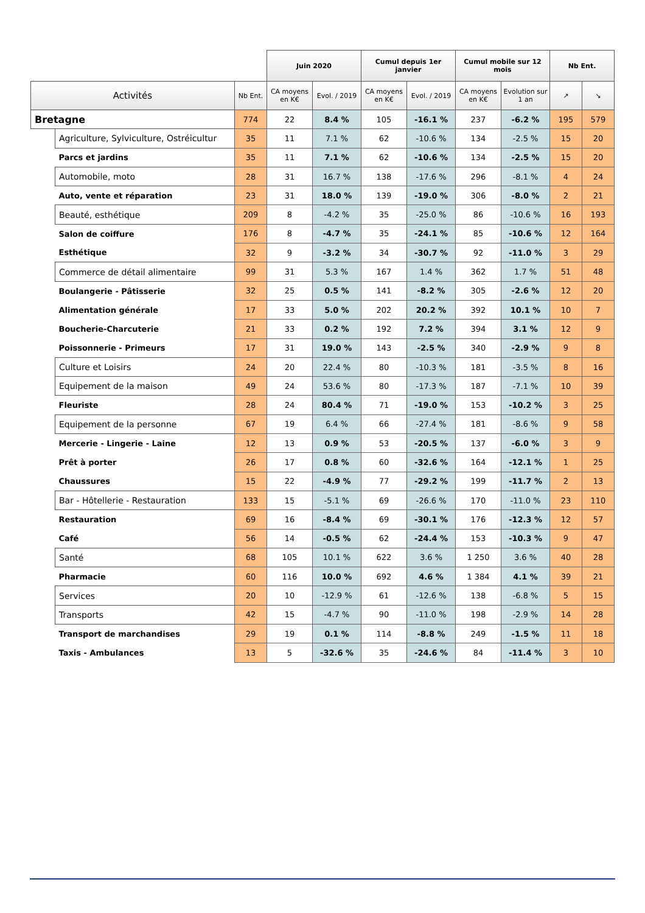| | | | Juin 2020 | | Cumul depuis 1er janvier | | Cumul mobile sur 12 mois | | Nb Ent. | |
| Activités | | Nb Ent. | CA moyens en K€ | Evol. / 2019 | CA moyens en K€ | Evol. / 2019 | CA moyens en K€ | Evolution sur 1 an | ↗ | ↘ |
| Bretagne | | 774 | 22 | 8.4 % | 105 | -16.1 % | 237 | -6.2 % | 195 | 579 |
| | Agriculture, Sylviculture, Ostréicultur | 35 | 11 | 7.1 % | 62 | -10.6 % | 134 | -2.5 % | 15 | 20 |
| | Parcs et jardins | 35 | 11 | 7.1 % | 62 | -10.6 % | 134 | -2.5 % | 15 | 20 |
| | Automobile, moto | 28 | 31 | 16.7 % | 138 | -17.6 % | 296 | -8.1 % | 4 | 24 |
| | Auto, vente et réparation | 23 | 31 | 18.0 % | 139 | -19.0 % | 306 | -8.0 % | 2 | 21 |
| | Beauté, esthétique | 209 | 8 | -4.2 % | 35 | -25.0 % | 86 | -10.6 % | 16 | 193 |
| | Salon de coiffure | 176 | 8 | -4.7 % | 35 | -24.1 % | 85 | -10.6 % | 12 | 164 |
| | Esthétique | 32 | 9 | -3.2 % | 34 | -30.7 % | 92 | -11.0 % | 3 | 29 |
| | Commerce de détail alimentaire | 99 | 31 | 5.3 % | 167 | 1.4 % | 362 | 1.7 % | 51 | 48 |
| | Boulangerie - Pâtisserie | 32 | 25 | 0.5 % | 141 | -8.2 % | 305 | -2.6 % | 12 | 20 |
| | Alimentation générale | 17 | 33 | 5.0 % | 202 | 20.2 % | 392 | 10.1 % | 10 | 7 |
| | Boucherie-Charcuterie | 21 | 33 | 0.2 % | 192 | 7.2 % | 394 | 3.1 % | 12 | 9 |
| | Poissonnerie - Primeurs | 17 | 31 | 19.0 % | 143 | -2.5 % | 340 | -2.9 % | 9 | 8 |
| | Culture et Loisirs | 24 | 20 | 22.4 % | 80 | -10.3 % | 181 | -3.5 % | 8 | 16 |
| | Equipement de la maison | 49 | 24 | 53.6 % | 80 | -17.3 % | 187 | -7.1 % | 10 | 39 |
| | Fleuriste | 28 | 24 | 80.4 % | 71 | -19.0 % | 153 | -10.2 % | 3 | 25 |
| | Equipement de la personne | 67 | 19 | 6.4 % | 66 | -27.4 % | 181 | -8.6 % | 9 | 58 |
| | Mercerie - Lingerie - Laine | 12 | 13 | 0.9 % | 53 | -20.5 % | 137 | -6.0 % | 3 | 9 |
| | Prêt à porter | 26 | 17 | 0.8 % | 60 | -32.6 % | 164 | -12.1 % | 1 | 25 |
| | Chaussures | 15 | 22 | -4.9 % | 77 | -29.2 % | 199 | -11.7 % | 2 | 13 |
| | Bar - Hôtellerie - Restauration | 133 | 15 | -5.1 % | 69 | -26.6 % | 170 | -11.0 % | 23 | 110 |
| | Restauration | 69 | 16 | -8.4 % | 69 | -30.1 % | 176 | -12.3 % | 12 | 57 |
| | Café | 56 | 14 | -0.5 % | 62 | -24.4 % | 153 | -10.3 % | 9 | 47 |
| | Santé | 68 | 105 | 10.1 % | 622 | 3.6 % | 1 250 | 3.6 % | 40 | 28 |
| | Pharmacie | 60 | 116 | 10.0 % | 692 | 4.6 % | 1 384 | 4.1 % | 39 | 21 |
| | Services | 20 | 10 | -12.9 % | 61 | -12.6 % | 138 | -6.8 % | 5 | 15 |
| | Transports | 42 | 15 | -4.7 % | 90 | -11.0 % | 198 | -2.9 % | 14 | 28 |
| | Transport de marchandises | 29 | 19 | 0.1 % | 114 | -8.8 % | 249 | -1.5 % | 11 | 18 |
| | Taxis - Ambulances | 13 | 5 | -32.6 % | 35 | -24.6 % | 84 | -11.4 % | 3 | 10 |